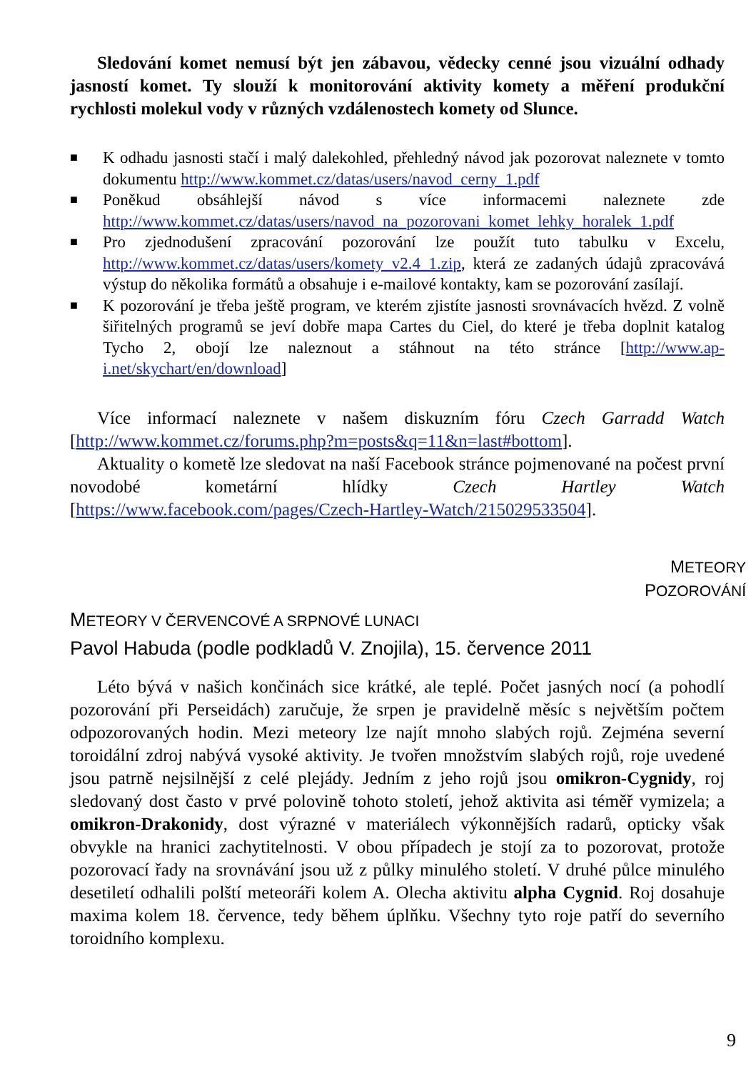Sledování komet nemusí být jen zábavou, vědecky cenné jsou vizuální odhady jasností komet. Ty slouží k monitorování aktivity komety a měření produkční rychlosti molekul vody v různých vzdálenostech komety od Slunce.
■
K odhadu jasnosti stačí i malý dalekohled, přehledný návod jak pozorovat naleznete v tomto dokumentu http://www.kommet.cz/datas/users/navod_cerny_1.pdf
■
Poněkud obsáhlejší návod s více informacemi naleznete zde http://www.kommet.cz/datas/users/navod_na_pozorovani_komet_lehky_horalek_1.pdf
■
Pro zjednodušení zpracování pozorování lze použít tuto tabulku v Excelu, http://www.kommet.cz/datas/users/komety_v2.4_1.zip, která ze zadaných údajů zpracovává výstup do několika formátů a obsahuje i e-mailové kontakty, kam se pozorování zasílají.
■
K pozorování je třeba ještě program, ve kterém zjistíte jasnosti srovnávacích hvězd. Z volně šiřitelných programů se jeví dobře mapa Cartes du Ciel, do které je třeba doplnit katalog Tycho 2, obojí lze naleznout a stáhnout na této stránce [http://www.ap-i.net/skychart/en/download]
Více informací naleznete v našem diskuzním fóru Czech Garradd Watch [http://www.kommet.cz/forums.php?m=posts&q=11&n=last#bottom].
Aktuality o kometě lze sledovat na naší Facebook stránce pojmenované na počest první novodobé kometární hlídky Czech Hartley Watch [https://www.facebook.com/pages/Czech-Hartley-Watch/215029533504].
METEORY
POZOROVÁNÍ
METEORY V ČERVENCOVÉ A SRPNOVÉ LUNACI
Pavol Habuda (podle podkladů V. Znojila), 15. července 2011
Léto bývá v našich končinách sice krátké, ale teplé. Počet jasných nocí (a pohodlí pozorování při Perseidách) zaručuje, že srpen je pravidelně měsíc s největším počtem odpozorovaných hodin. Mezi meteory lze najít mnoho slabých rojů. Zejména severní toroidální zdroj nabývá vysoké aktivity. Je tvořen množstvím slabých rojů, roje uvedené jsou patrně nejsilnější z celé plejády. Jedním z jeho rojů jsou omikron-Cygnidy, roj sledovaný dost často v prvé polovině tohoto století, jehož aktivita asi téměř vymizela; a omikron-Drakonidy, dost výrazné v materiálech výkonnějších radarů, opticky však obvykle na hranici zachytitelnosti. V obou případech je stojí za to pozorovat, protože pozorovací řady na srovnávání jsou už z půlky minulého století. V druhé půlce minulého desetiletí odhalili polští meteoráři kolem A. Olecha aktivitu alpha Cygnid. Roj dosahuje maxima kolem 18. července, tedy během úplňku. Všechny tyto roje patří do severního toroidního komplexu.
9